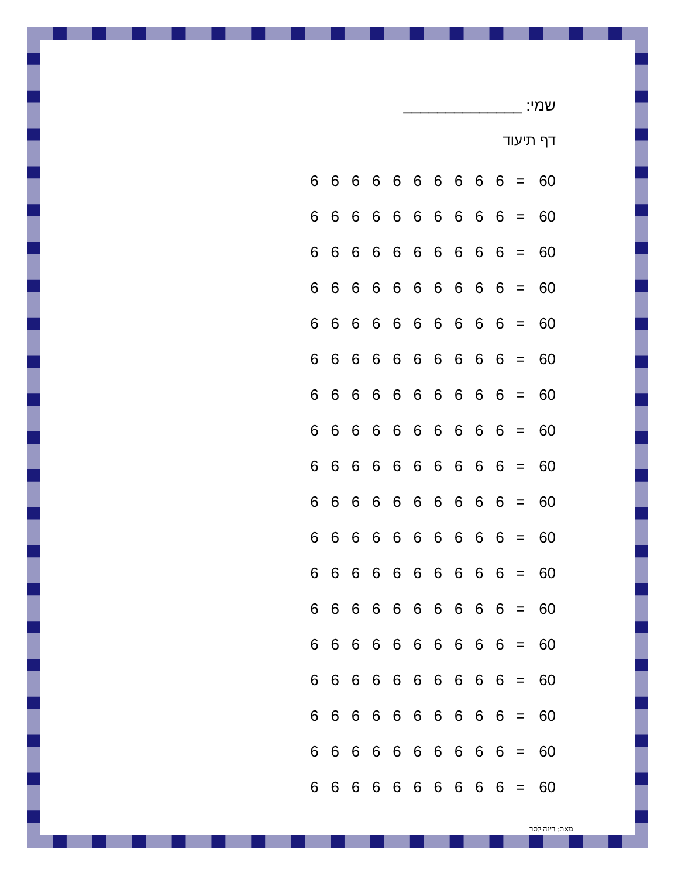שמי: ______________
דף תיעוד
6666666666 = 60
6666666666 = 60
6666666666 = 60
6666666666 = 60
6666666666 = 60
6666666666 = 60
6666666666 = 60
6666666666 = 60
6666666666 = 60
6666666666 = 60
6666666666 = 60
6666666666 = 60
6666666666 = 60
6666666666 = 60
6666666666 = 60
6666666666 = 60
6666666666 = 60
6666666666 = 60
מאת: דינה לסר